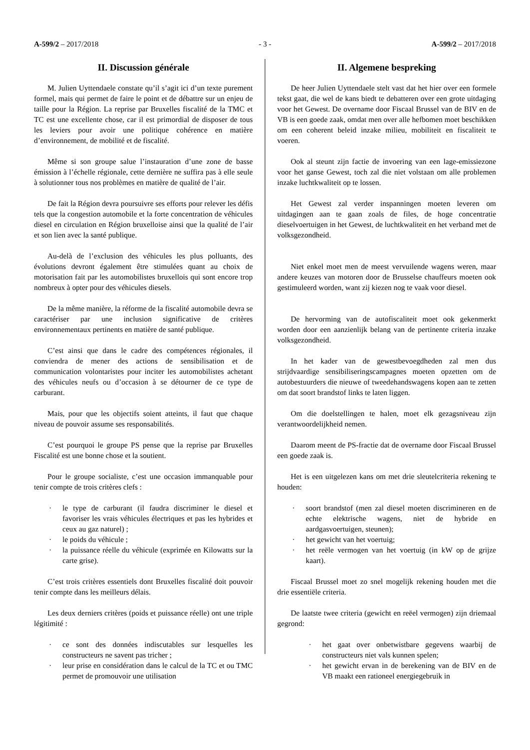A-599/2 – 2017/2018 - 3 - A-599/2 – 2017/2018
II. Discussion générale
M. Julien Uyttendaele constate qu’il s’agit ici d’un texte purement formel, mais qui permet de faire le point et de débattre sur un enjeu de taille pour la Région. La reprise par Bruxelles fiscalité de la TMC et TC est une excellente chose, car il est primordial de disposer de tous les leviers pour avoir une politique cohérence en matière d’environnement, de mobilité et de fiscalité.
Même si son groupe salue l’instauration d’une zone de basse émission à l’échelle régionale, cette dernière ne suffira pas à elle seule à solutionner tous nos problèmes en matière de qualité de l’air.
De fait la Région devra poursuivre ses efforts pour relever les défis tels que la congestion automobile et la forte concentration de véhicules diesel en circulation en Région bruxelloise ainsi que la qualité de l’air et son lien avec la santé publique.
Au-delà de l’exclusion des véhicules les plus polluants, des évolutions devront également être stimulées quant au choix de motorisation fait par les automobilistes bruxellois qui sont encore trop nombreux à opter pour des véhicules diesels.
De la même manière, la réforme de la fiscalité automobile devra se caractériser par une inclusion significative de critères environnementaux pertinents en matière de santé publique.
C’est ainsi que dans le cadre des compétences régionales, il conviendra de mener des actions de sensibilisation et de communication volontaristes pour inciter les automobilistes achetant des véhicules neufs ou d’occasion à se détourner de ce type de carburant.
Mais, pour que les objectifs soient atteints, il faut que chaque niveau de pouvoir assume ses responsabilités.
C’est pourquoi le groupe PS pense que la reprise par Bruxelles Fiscalité est une bonne chose et la soutient.
Pour le groupe socialiste, c’est une occasion immanquable pour tenir compte de trois critères clefs :
· le type de carburant (il faudra discriminer le diesel et favoriser les vrais véhicules électriques et pas les hybrides et ceux au gaz naturel) ;
· le poids du véhicule ;
· la puissance réelle du véhicule (exprimée en Kilowatts sur la carte grise).
C’est trois critères essentiels dont Bruxelles fiscalité doit pouvoir tenir compte dans les meilleurs délais.
Les deux derniers critères (poids et puissance réelle) ont une triple légitimité :
· ce sont des données indiscutables sur lesquelles les constructeurs ne savent pas tricher ;
· leur prise en considération dans le calcul de la TC et ou TMC permet de promouvoir une utilisation
II. Algemene bespreking
De heer Julien Uyttendaele stelt vast dat het hier over een formele tekst gaat, die wel de kans biedt te debatteren over een grote uitdaging voor het Gewest. De overname door Fiscaal Brussel van de BIV en de VB is een goede zaak, omdat men over alle hefbomen moet beschikken om een coherent beleid inzake milieu, mobiliteit en fiscaliteit te voeren.
Ook al steunt zijn factie de invoering van een lage-emissiezone voor het ganse Gewest, toch zal die niet volstaan om alle problemen inzake luchtkwaliteit op te lossen.
Het Gewest zal verder inspanningen moeten leveren om uitdagingen aan te gaan zoals de files, de hoge concentratie dieselvoertuigen in het Gewest, de luchtkwaliteit en het verband met de volksgezondheid.
Niet enkel moet men de meest vervuilende wagens weren, maar andere keuzes van motoren door de Brusselse chauffeurs moeten ook gestimuleerd worden, want zij kiezen nog te vaak voor diesel.
De hervorming van de autofiscaliteit moet ook gekenmerkt worden door een aanzienlijk belang van de pertinente criteria inzake volksgezondheid.
In het kader van de gewestbevoegdheden zal men dus strijdvaardige sensibiliseringscampagnes moeten opzetten om de autobestuurders die nieuwe of tweedehandswagens kopen aan te zetten om dat soort brandstof links te laten liggen.
Om die doelstellingen te halen, moet elk gezagsniveau zijn verantwoordelijkheid nemen.
Daarom meent de PS-fractie dat de overname door Fiscaal Brussel een goede zaak is.
Het is een uitgelezen kans om met drie sleutelcriteria rekening te houden:
· soort brandstof (men zal diesel moeten discrimineren en de echte elektrische wagens, niet de hybride en aardgasvoertuigen, steunen);
· het gewicht van het voertuig;
· het reële vermogen van het voertuig (in kW op de grijze kaart).
Fiscaal Brussel moet zo snel mogelijk rekening houden met die drie essentiële criteria.
De laatste twee criteria (gewicht en reëel vermogen) zijn driemaal gegrond:
· het gaat over onbetwistbare gegevens waarbij de constructeurs niet vals kunnen spelen;
· het gewicht ervan in de berekening van de BIV en de VB maakt een rationeel energiegebruik in